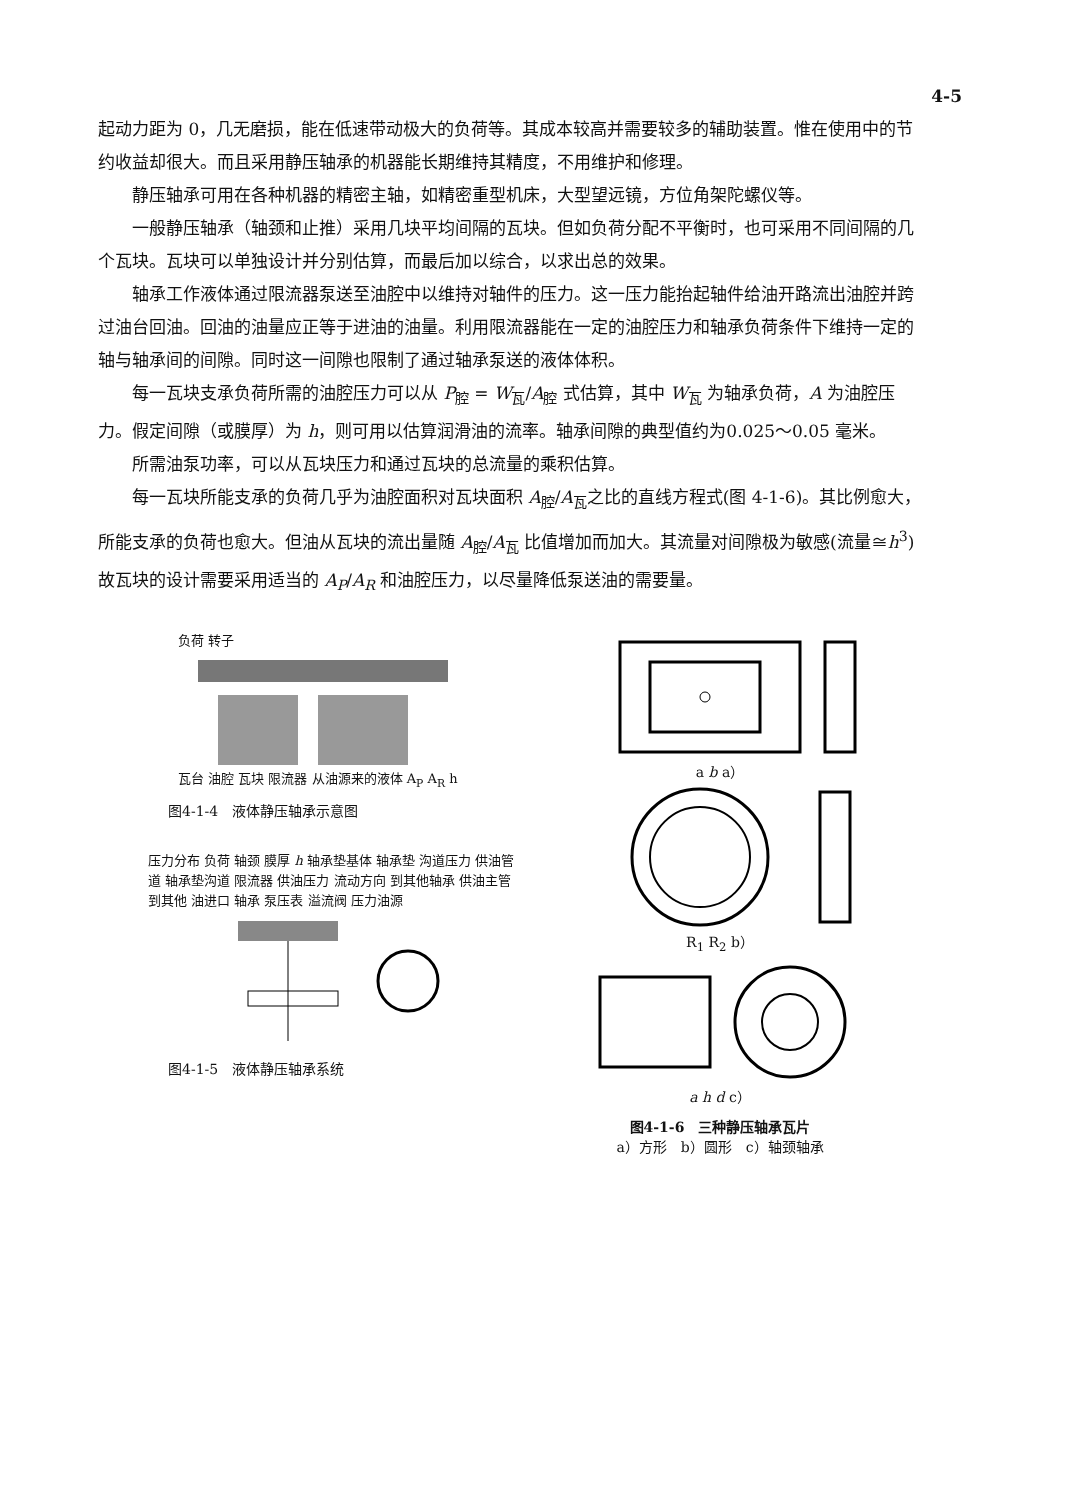4-5
起动力距为 0，几无磨损，能在低速带动极大的负荷等。其成本较高并需要较多的辅助装置。惟在使用中的节约收益却很大。而且采用静压轴承的机器能长期维持其精度，不用维护和修理。
静压轴承可用在各种机器的精密主轴，如精密重型机床，大型望远镜，方位角架陀螺仪等。
一般静压轴承（轴颈和止推）采用几块平均间隔的瓦块。但如负荷分配不平衡时，也可采用不同间隔的几个瓦块。瓦块可以单独设计并分别估算，而最后加以综合，以求出总的效果。
轴承工作液体通过限流器泵送至油腔中以维持对轴件的压力。这一压力能抬起轴件给油开路流出油腔并跨过油台回油。回油的油量应正等于进油的油量。利用限流器能在一定的油腔压力和轴承负荷条件下维持一定的轴与轴承间的间隙。同时这一间隙也限制了通过轴承泵送的液体体积。
每一瓦块支承负荷所需的油腔压力可以从 P<sub>腔</sub> = W<sub>瓦</sub>/A<sub>腔</sub> 式估算，其中 W<sub>瓦</sub> 为轴承负荷，A 为油腔压力。假定间隙（或膜厚）为 h，则可用以估算润滑油的流率。轴承间隙的典型值约为0.025～0.05 毫米。
所需油泵功率，可以从瓦块压力和通过瓦块的总流量的乘积估算。
每一瓦块所能支承的负荷几乎为油腔面积对瓦块面积 A<sub>腔</sub>/A<sub>瓦</sub>之比的直线方程式(图 4-1-6)。其比例愈大，所能支承的负荷也愈大。但油从瓦块的流出量随 A<sub>腔</sub>/A<sub>瓦</sub> 比值增加而加大。其流量对间隙极为敏感(流量≅h<sup>3</sup>)故瓦块的设计需要采用适当的 A<sub>P</sub>/A<sub>R</sub> 和油腔压力，以尽量降低泵送油的需要量。
负荷 转子
瓦台 油腔 瓦块 限流器 从油源来的液体 A<sub>P</sub> A<sub>R</sub> h
图4-1-4　液体静压轴承示意图
压力分布 负荷 轴颈 膜厚 h 轴承垫基体 轴承垫 沟道压力 供油管道 轴承垫沟道 限流器 供油压力 流动方向 到其他轴承 供油主管 到其他 油进口 轴承 泵压表 溢流阀 压力油源
图4-1-5　液体静压轴承系统
a b a）
R<sub>1</sub> R<sub>2</sub> b）
a h d c）
图4-1-6　三种静压轴承瓦片
a）方形　b）圆形　c）轴颈轴承